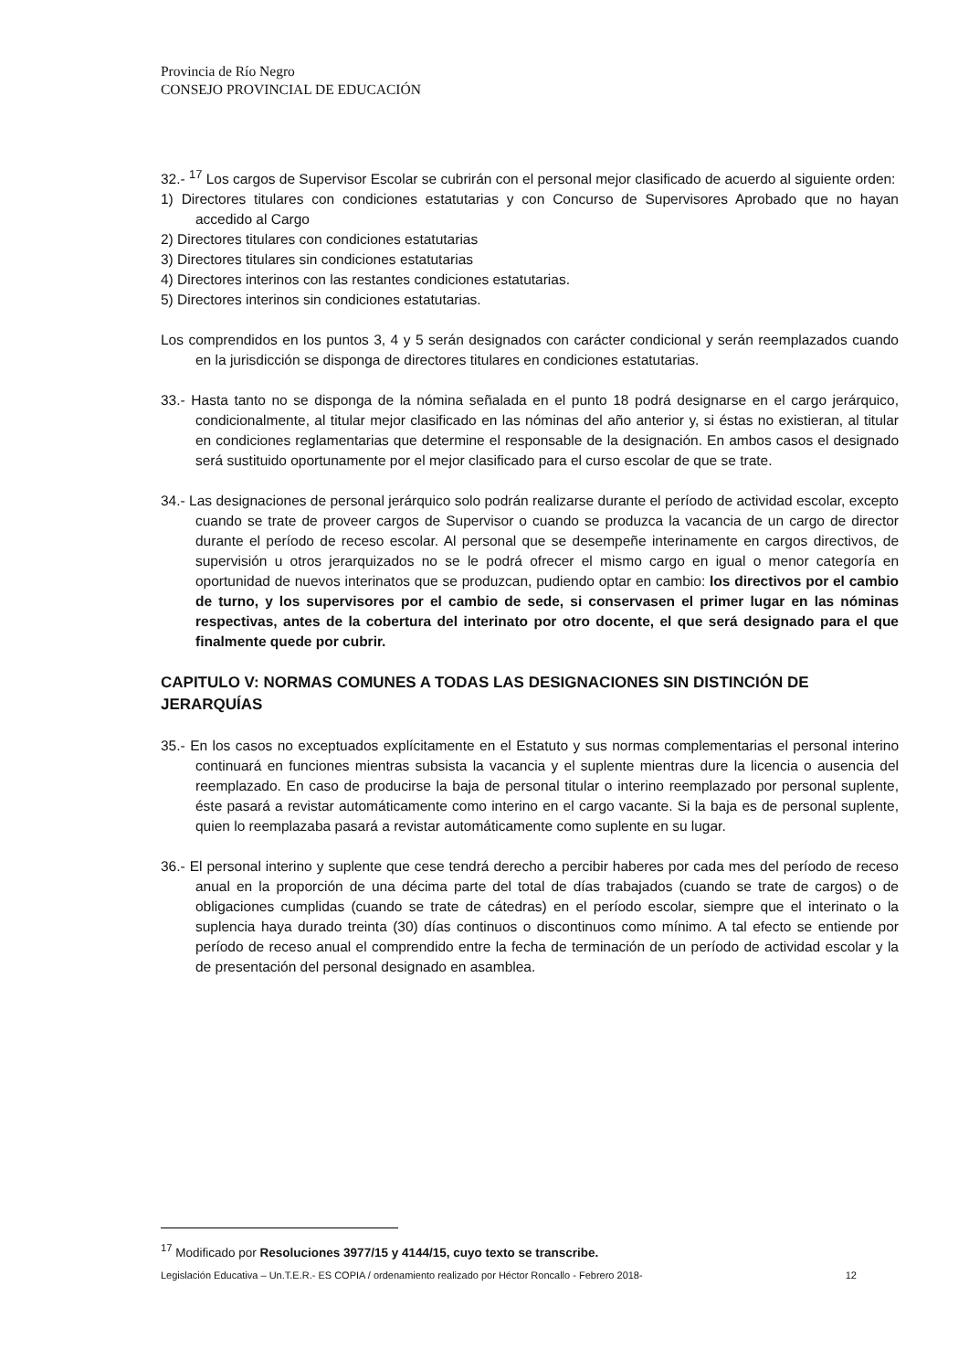Provincia de Río Negro
CONSEJO PROVINCIAL DE EDUCACIÓN
32.- <sup>17</sup> Los cargos de Supervisor Escolar se cubrirán con el personal mejor clasificado de acuerdo al siguiente orden:
1) Directores titulares con condiciones estatutarias y con Concurso de Supervisores Aprobado que no hayan accedido al Cargo
2) Directores titulares con condiciones estatutarias
3) Directores titulares sin condiciones estatutarias
4) Directores interinos con las restantes condiciones estatutarias.
5) Directores interinos sin condiciones estatutarias.
Los comprendidos en los puntos 3, 4 y 5 serán designados con carácter condicional y serán reemplazados cuando en la jurisdicción se disponga de directores titulares en condiciones estatutarias.
33.- Hasta tanto no se disponga de la nómina señalada en el punto 18 podrá designarse en el cargo jerárquico, condicionalmente, al titular mejor clasificado en las nóminas del año anterior y, si éstas no existieran, al titular en condiciones reglamentarias que determine el responsable de la designación. En ambos casos el designado será sustituido oportunamente por el mejor clasificado para el curso escolar de que se trate.
34.- Las designaciones de personal jerárquico solo podrán realizarse durante el período de actividad escolar, excepto cuando se trate de proveer cargos de Supervisor o cuando se produzca la vacancia de un cargo de director durante el período de receso escolar. Al personal que se desempeñe interinamente en cargos directivos, de supervisión u otros jerarquizados no se le podrá ofrecer el mismo cargo en igual o menor categoría en oportunidad de nuevos interinatos que se produzcan, pudiendo optar en cambio: los directivos por el cambio de turno, y los supervisores por el cambio de sede, si conservasen el primer lugar en las nóminas respectivas, antes de la cobertura del interinato por otro docente, el que será designado para el que finalmente quede por cubrir.
CAPITULO V: NORMAS COMUNES A TODAS LAS DESIGNACIONES SIN DISTINCIÓN DE JERARQUÍAS
35.- En los casos no exceptuados explícitamente en el Estatuto y sus normas complementarias el personal interino continuará en funciones mientras subsista la vacancia y el suplente mientras dure la licencia o ausencia del reemplazado. En caso de producirse la baja de personal titular o interino reemplazado por personal suplente, éste pasará a revistar automáticamente como interino en el cargo vacante. Si la baja es de personal suplente, quien lo reemplazaba pasará a revistar automáticamente como suplente en su lugar.
36.- El personal interino y suplente que cese tendrá derecho a percibir haberes por cada mes del período de receso anual en la proporción de una décima parte del total de días trabajados (cuando se trate de cargos) o de obligaciones cumplidas (cuando se trate de cátedras) en el período escolar, siempre que el interinato o la suplencia haya durado treinta (30) días continuos o discontinuos como mínimo. A tal efecto se entiende por período de receso anual el comprendido entre la fecha de terminación de un período de actividad escolar y la de presentación del personal designado en asamblea.
<sup>17</sup> Modificado por Resoluciones 3977/15 y 4144/15, cuyo texto se transcribe.
Legislación Educativa – Un.T.E.R.- ES COPIA / ordenamiento realizado por Héctor Roncallo - Febrero 2018- 12